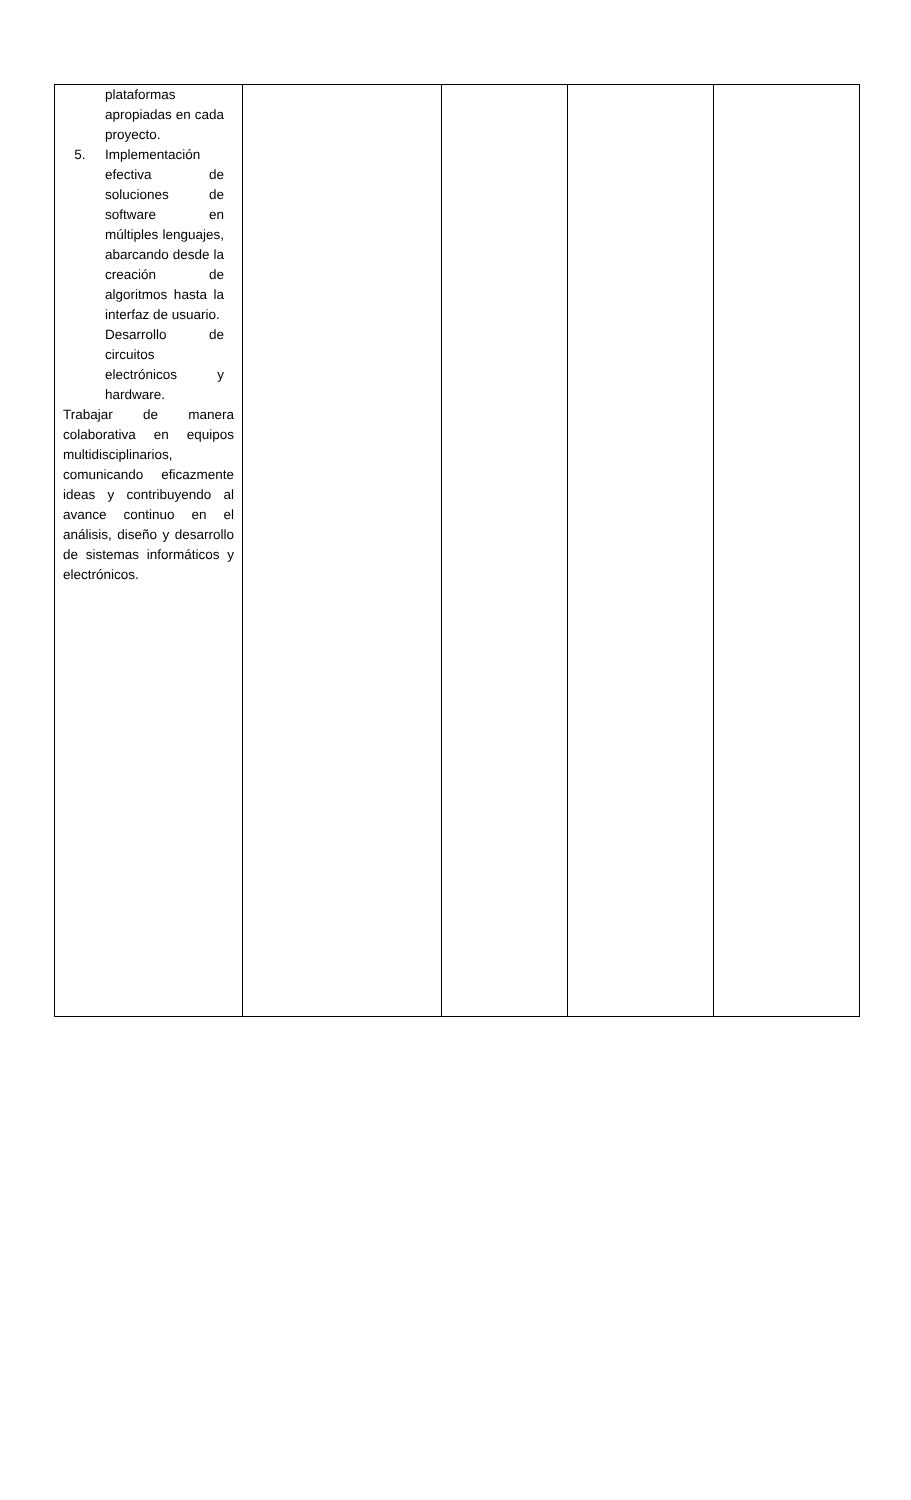| plataformas apropiadas en cada proyecto. 5. Implementación efectiva de soluciones de software en múltiples lenguajes, abarcando desde la creación de algoritmos hasta la interfaz de usuario. Desarrollo de circuitos electrónicos y hardware. Trabajar de manera colaborativa en equipos multidisciplinarios, comunicando eficazmente ideas y contribuyendo al avance continuo en el análisis, diseño y desarrollo de sistemas informáticos y electrónicos. | | | | |